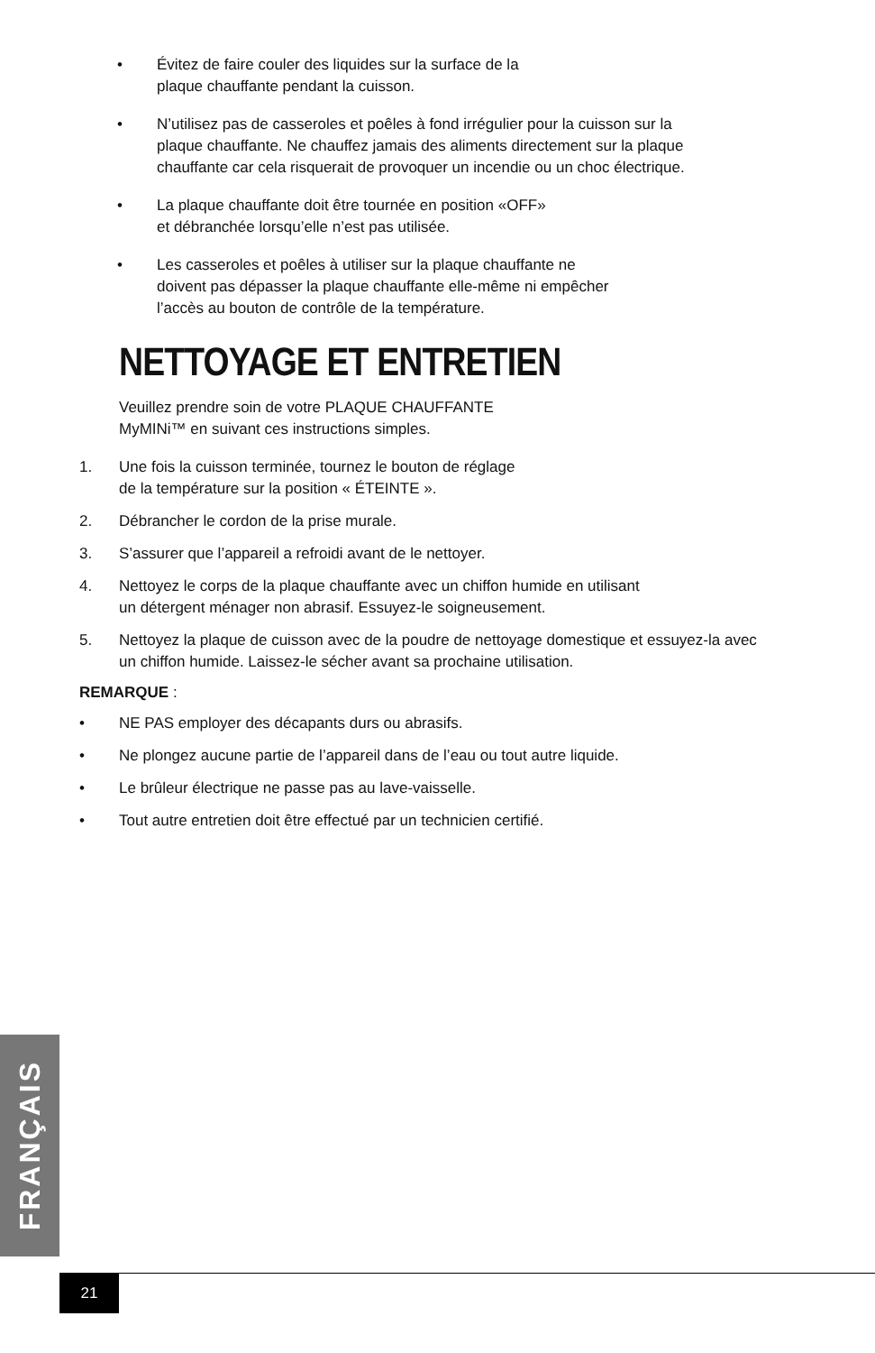• Évitez de faire couler des liquides sur la surface de la
plaque chauffante pendant la cuisson.
• N’utilisez pas de casseroles et poêles à fond irrégulier pour la cuisson sur la
plaque chauffante. Ne chauffez jamais des aliments directement sur la plaque
chauffante car cela risquerait de provoquer un incendie ou un choc électrique.
• La plaque chauffante doit être tournée en position «OFF»
et débranchée lorsqu’elle n’est pas utilisée.
• Les casseroles et poêles à utiliser sur la plaque chauffante ne
doivent pas dépasser la plaque chauffante elle-même ni empêcher
l’accès au bouton de contrôle de la température.
NETTOYAGE ET ENTRETIEN
Veuillez prendre soin de votre PLAQUE CHAUFFANTE
MyMINi™ en suivant ces instructions simples.
1. Une fois la cuisson terminée, tournez le bouton de réglage
de la température sur la position « ÉTEINTE ».
2. Débrancher le cordon de la prise murale.
3. S’assurer que l’appareil a refroidi avant de le nettoyer.
4. Nettoyez le corps de la plaque chauffante avec un chiffon humide en utilisant
un détergent ménager non abrasif. Essuyez-le soigneusement.
5. Nettoyez la plaque de cuisson avec de la poudre de nettoyage domestique et essuyez-la avec un chiffon humide. Laissez-le sécher avant sa prochaine utilisation.
REMARQUE :
• NE PAS employer des décapants durs ou abrasifs.
• Ne plongez aucune partie de l’appareil dans de l’eau ou tout autre liquide.
• Le brûleur électrique ne passe pas au lave-vaisselle.
• Tout autre entretien doit être effectué par un technicien certifié.
FRANÇAIS
21